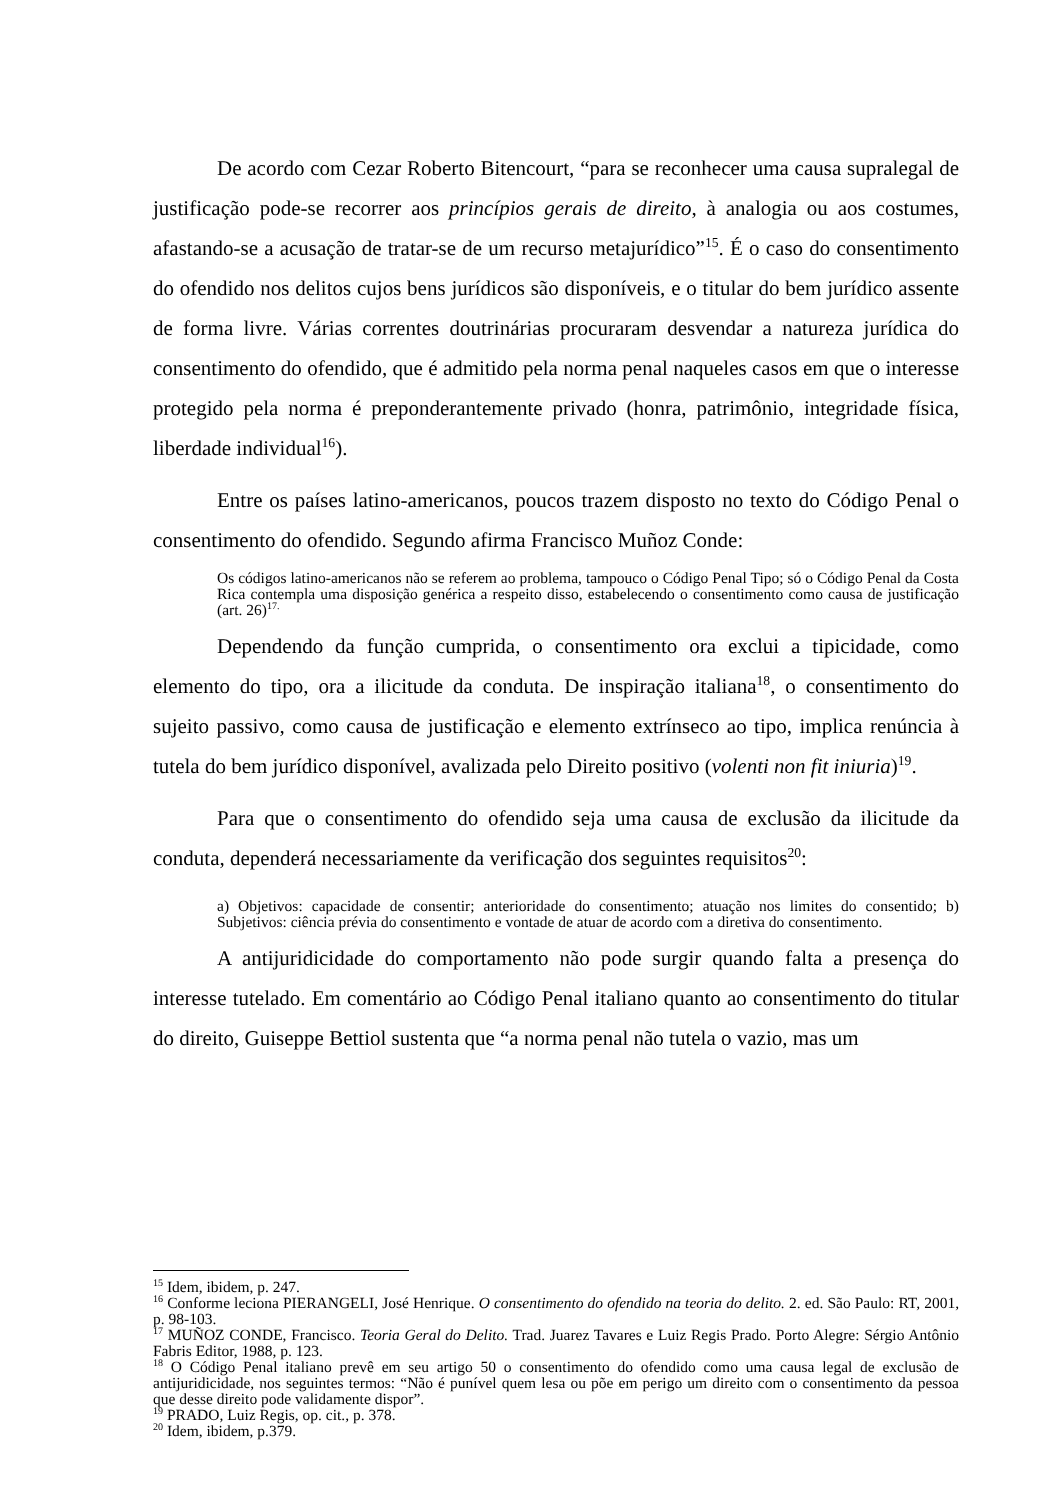De acordo com Cezar Roberto Bitencourt, “para se reconhecer uma causa supralegal de justificação pode-se recorrer aos princípios gerais de direito, à analogia ou aos costumes, afastando-se a acusação de tratar-se de um recurso metajurídico”<sup>15</sup>. É o caso do consentimento do ofendido nos delitos cujos bens jurídicos são disponíveis, e o titular do bem jurídico assente de forma livre. Várias correntes doutrinárias procuraram desvendar a natureza jurídica do consentimento do ofendido, que é admitido pela norma penal naqueles casos em que o interesse protegido pela norma é preponderantemente privado (honra, patrimônio, integridade física, liberdade individual<sup>16</sup>).
Entre os países latino-americanos, poucos trazem disposto no texto do Código Penal o consentimento do ofendido. Segundo afirma Francisco Muñoz Conde:
Os códigos latino-americanos não se referem ao problema, tampouco o Código Penal Tipo; só o Código Penal da Costa Rica contempla uma disposição genérica a respeito disso, estabelecendo o consentimento como causa de justificação (art. 26)<sup>17.</sup>
Dependendo da função cumprida, o consentimento ora exclui a tipicidade, como elemento do tipo, ora a ilicitude da conduta. De inspiração italiana<sup>18</sup>, o consentimento do sujeito passivo, como causa de justificação e elemento extrínseco ao tipo, implica renúncia à tutela do bem jurídico disponível, avalizada pelo Direito positivo (volenti non fit iniuria)<sup>19</sup>.
Para que o consentimento do ofendido seja uma causa de exclusão da ilicitude da conduta, dependerá necessariamente da verificação dos seguintes requisitos<sup>20</sup>:
a) Objetivos: capacidade de consentir; anterioridade do consentimento; atuação nos limites do consentido; b) Subjetivos: ciência prévia do consentimento e vontade de atuar de acordo com a diretiva do consentimento.
A antijuridicidade do comportamento não pode surgir quando falta a presença do interesse tutelado. Em comentário ao Código Penal italiano quanto ao consentimento do titular do direito, Guiseppe Bettiol sustenta que “a norma penal não tutela o vazio, mas um
<sup>15</sup> Idem, ibidem, p. 247.
<sup>16</sup> Conforme leciona PIERANGELI, José Henrique. O consentimento do ofendido na teoria do delito. 2. ed. São Paulo: RT, 2001, p. 98-103.
<sup>17</sup> MUÑOZ CONDE, Francisco. Teoria Geral do Delito. Trad. Juarez Tavares e Luiz Regis Prado. Porto Alegre: Sérgio Antônio Fabris Editor, 1988, p. 123.
<sup>18</sup> O Código Penal italiano prevê em seu artigo 50 o consentimento do ofendido como uma causa legal de exclusão de antijuridicidade, nos seguintes termos: “Não é punível quem lesa ou põe em perigo um direito com o consentimento da pessoa que desse direito pode validamente dispor”.
<sup>19</sup> PRADO, Luiz Regis, op. cit., p. 378.
<sup>20</sup> Idem, ibidem, p.379.